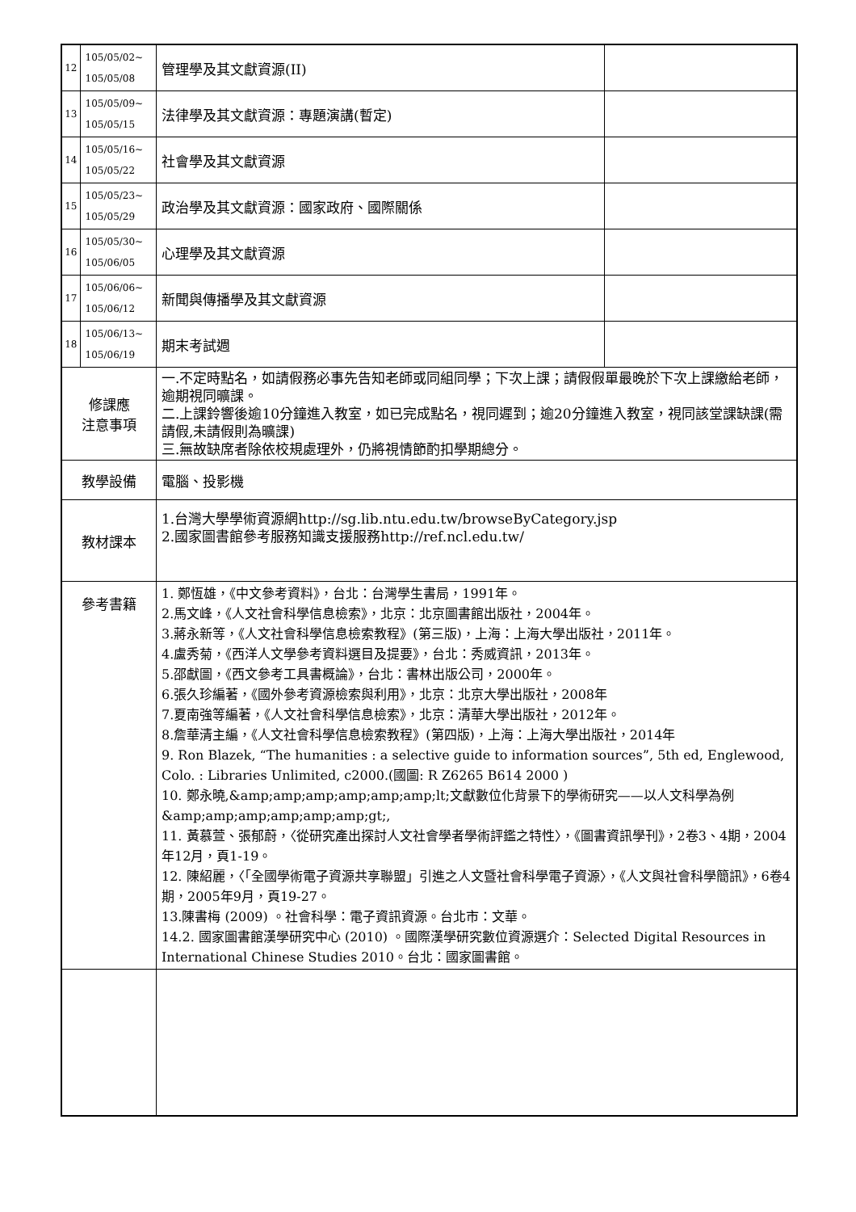| 12 | 105/05/02~ 105/05/08 | 管理學及其文獻資源(II) | |
| 13 | 105/05/09~ 105/05/15 | 法律學及其文獻資源：專題演講(暫定) | |
| 14 | 105/05/16~ 105/05/22 | 社會學及其文獻資源 | |
| 15 | 105/05/23~ 105/05/29 | 政治學及其文獻資源：國家政府、國際關係 | |
| 16 | 105/05/30~ 105/06/05 | 心理學及其文獻資源 | |
| 17 | 105/06/06~ 105/06/12 | 新聞與傳播學及其文獻資源 | |
| 18 | 105/06/13~ 105/06/19 | 期末考試週 | |
| 修課應 注意事項 | | 一.不定時點名，如請假務必事先告知老師或同組同學；下次上課；請假假單最晚於下次上課繳給老師，逾期視同曠課。 二.上課鈴響後逾10分鐘進入教室，如已完成點名，視同遲到；逾20分鐘進入教室，視同該堂課缺課(需請假,未請假則為曠課) 三.無故缺席者除依校規處理外，仍將視情節酌扣學期總分。 | |
| 教學設備 | | 電腦、投影機 | |
| 教材課本 | | 1.台灣大學學術資源網http://sg.lib.ntu.edu.tw/browseByCategory.jsp 2.國家圖書館參考服務知識支援服務http://ref.ncl.edu.tw/ | |
| 參考書籍 | | 1. 鄭恆雄，《中文參考資料》，台北：台灣學生書局，1991年。 2.馬文峰，《人文社會科學信息檢索》，北京：北京圖書館出版社，2004年。 3.蔣永新等，《人文社會科學信息檢索教程》(第三版)，上海：上海大學出版社，2011年。 4.盧秀菊，《西洋人文學參考資料選目及提要》，台北：秀威資訊，2013年。 5.邵獻圖，《西文參考工具書概論》，台北：書林出版公司，2000年。 6.張久珍編著，《國外參考資源檢索與利用》，北京：北京大學出版社，2008年 7.夏南強等編著，《人文社會科學信息檢索》，北京：清華大學出版社，2012年。 8.詹華清主編，《人文社會科學信息檢索教程》(第四版)，上海：上海大學出版社，2014年 9. Ron Blazek, “The humanities : a selective guide to information sources”, 5th ed, Englewood, Colo. : Libraries Unlimited, c2000.(國圖: R Z6265 B614 2000 ) 10. 鄭永曉,&amp;amp;amp;amp;amp;amp;lt;文獻數位化背景下的學術研究——以人文科學為例&amp;amp;amp;amp;amp;amp;gt;, 11. 黃慕萱、張郁蔚，〈從研究產出探討人文社會學者學術評鑑之特性〉，《圖書資訊學刊》，2卷3、4期，2004年12月，頁1-19。 12. 陳紹麗，〈「全國學術電子資源共享聯盟」引進之人文暨社會科學電子資源〉，《人文與社會科學簡訊》，6卷4期，2005年9月，頁19-27。 13.陳書梅 (2009) 。社會科學：電子資訊資源。台北市：文華。 14.2. 國家圖書館漢學研究中心 (2010) 。國際漢學研究數位資源選介：Selected Digital Resources in International Chinese Studies 2010。台北：國家圖書館。 | |